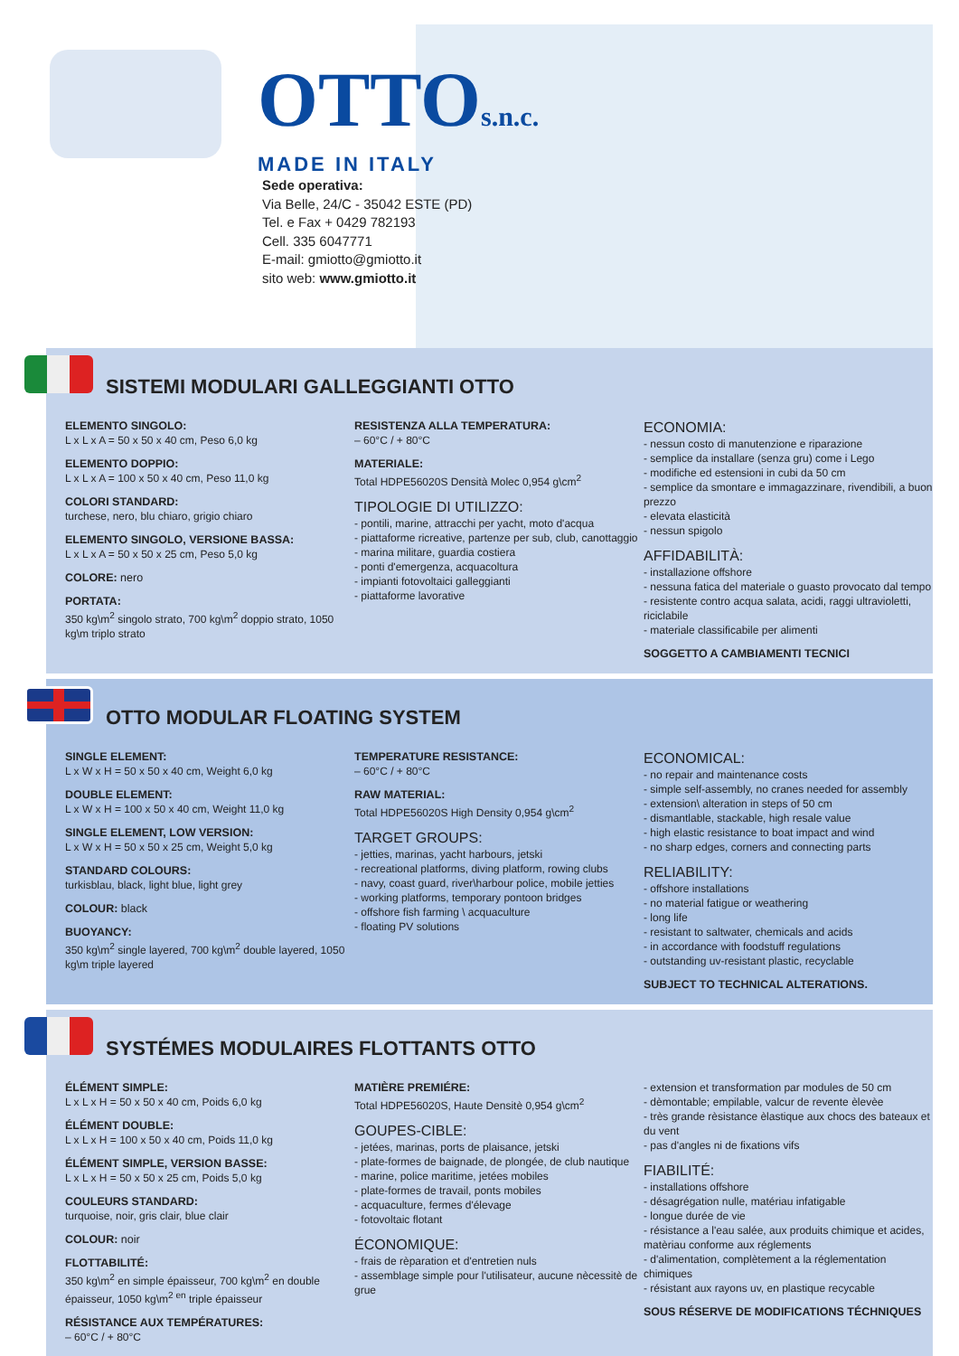OTTOs.n.c.
MADE IN ITALY
Sede operativa:
Via Belle, 24/C - 35042 ESTE (PD)
Tel. e Fax + 0429 782193
Cell. 335 6047771
E-mail: gmiotto@gmiotto.it
sito web: www.gmiotto.it
SISTEMI MODULARI GALLEGGIANTI OTTO
ELEMENTO SINGOLO:
L x L x A = 50 x 50 x 40 cm, Peso 6,0 kg
ELEMENTO DOPPIO:
L x L x A = 100 x 50 x 40 cm, Peso 11,0 kg
COLORI STANDARD:
turchese, nero, blu chiaro, grigio chiaro
ELEMENTO SINGOLO, VERSIONE BASSA:
L x L x A = 50 x 50 x 25 cm, Peso 5,0 kg
COLORE: nero
PORTATA:
350 kg\m<sup>2</sup> singolo strato, 700 kg\m<sup>2</sup> doppio strato, 1050 kg\m triplo strato
RESISTENZA ALLA TEMPERATURA:
– 60°C / + 80°C
MATERIALE:
Total HDPE56020S Densità Molec 0,954 g\cm<sup>2</sup>
TIPOLOGIE DI UTILIZZO:
- pontili, marine, attracchi per yacht, moto d'acqua
- piattaforme ricreative, partenze per sub, club, canottaggio
- marina militare, guardia costiera
- ponti d'emergenza, acquacoltura
- impianti fotovoltaici galleggianti
- piattaforme lavorative
ECONOMIA:
- nessun costo di manutenzione e riparazione
- semplice da installare (senza gru) come i Lego
- modifiche ed estensioni in cubi da 50 cm
- semplice da smontare e immagazzinare, rivendibili, a buon prezzo
- elevata elasticità
- nessun spigolo
AFFIDABILITÀ:
- installazione offshore
- nessuna fatica del materiale o guasto provocato dal tempo
- resistente contro acqua salata, acidi, raggi ultravioletti, riciclabile
- materiale classificabile per alimenti
SOGGETTO A CAMBIAMENTI TECNICI
OTTO MODULAR FLOATING SYSTEM
SINGLE ELEMENT:
L x W x H = 50 x 50 x 40 cm, Weight 6,0 kg
DOUBLE ELEMENT:
L x W x H = 100 x 50 x 40 cm, Weight 11,0 kg
SINGLE ELEMENT, LOW VERSION:
L x W x H = 50 x 50 x 25 cm, Weight 5,0 kg
STANDARD COLOURS:
turkisblau, black, light blue, light grey
COLOUR: black
BUOYANCY:
350 kg\m<sup>2</sup> single layered, 700 kg\m<sup>2</sup> double layered, 1050 kg\m triple layered
TEMPERATURE RESISTANCE:
– 60°C / + 80°C
RAW MATERIAL:
Total HDPE56020S High Density 0,954 g\cm<sup>2</sup>
TARGET GROUPS:
- jetties, marinas, yacht harbours, jetski
- recreational platforms, diving platform, rowing clubs
- navy, coast guard, river\harbour police, mobile jetties
- working platforms, temporary pontoon bridges
- offshore fish farming \ acquaculture
- floating PV solutions
ECONOMICAL:
- no repair and maintenance costs
- simple self-assembly, no cranes needed for assembly
- extension\ alteration in steps of 50 cm
- dismantlable, stackable, high resale value
- high elastic resistance to boat impact and wind
- no sharp edges, corners and connecting parts
RELIABILITY:
- offshore installations
- no material fatigue or weathering
- long life
- resistant to saltwater, chemicals and acids
- in accordance with foodstuff regulations
- outstanding uv-resistant plastic, recyclable
SUBJECT TO TECHNICAL ALTERATIONS.
SYSTÉMES MODULAIRES FLOTTANTS OTTO
ÉLÉMENT SIMPLE:
L x L x H = 50 x 50 x 40 cm, Poids 6,0 kg
ÉLÉMENT DOUBLE:
L x L x H = 100 x 50 x 40 cm, Poids 11,0 kg
ÉLÉMENT SIMPLE, VERSION BASSE:
L x L x H = 50 x 50 x 25 cm, Poids 5,0 kg
COULEURS STANDARD:
turquoise, noir, gris clair, blue clair
COLOUR: noir
FLOTTABILITÉ:
350 kg\m<sup>2</sup> en simple épaisseur, 700 kg\m<sup>2</sup> en double épaisseur, 1050 kg\m<sup>2 en</sup> triple épaisseur
RÉSISTANCE AUX TEMPÉRATURES:
– 60°C / + 80°C
MATIÈRE PREMIÉRE:
Total HDPE56020S, Haute Densitè 0,954 g\cm<sup>2</sup>
GOUPES-CIBLE:
- jetées, marinas, ports de plaisance, jetski
- plate-formes de baignade, de plongée, de club nautique
- marine, police maritime, jetées mobiles
- plate-formes de travail, ponts mobiles
- acquaculture, fermes d'élevage
- fotovoltaic flotant
ÉCONOMIQUE:
- frais de rèparation et d'entretien nuls
- assemblage simple pour l'utilisateur, aucune nècessitè de grue
- extension et transformation par modules de 50 cm
- dèmontable; empilable, valcur de revente èlevèe
- très grande rèsistance èlastique aux chocs des bateaux et du vent
- pas d'angles ni de fixations vifs
FIABILITÉ:
- installations offshore
- désagrégation nulle, matériau infatigable
- longue durée de vie
- résistance a l'eau salée, aux produits chimique et acides, matèriau conforme aux réglements
- d'alimentation, complètement a la réglementation chimiques
- résistant aux rayons uv, en plastique recycable
SOUS RÉSERVE DE MODIFICATIONS TÉCHNIQUES